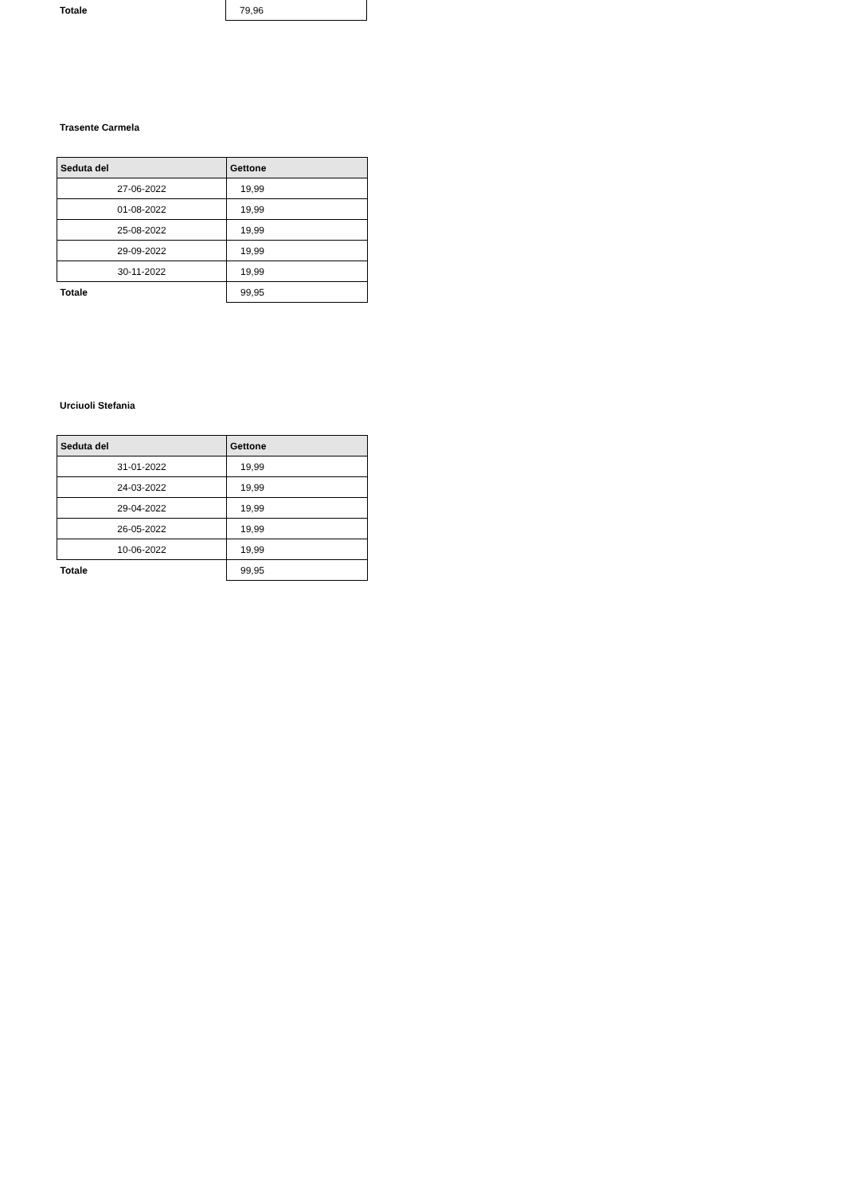| Totale | 79,96 |
Trasente Carmela
| Seduta del | Gettone |
| --- | --- |
| 27-06-2022 | 19,99 |
| 01-08-2022 | 19,99 |
| 25-08-2022 | 19,99 |
| 29-09-2022 | 19,99 |
| 30-11-2022 | 19,99 |
| Totale | 99,95 |
Urciuoli Stefania
| Seduta del | Gettone |
| --- | --- |
| 31-01-2022 | 19,99 |
| 24-03-2022 | 19,99 |
| 29-04-2022 | 19,99 |
| 26-05-2022 | 19,99 |
| 10-06-2022 | 19,99 |
| Totale | 99,95 |